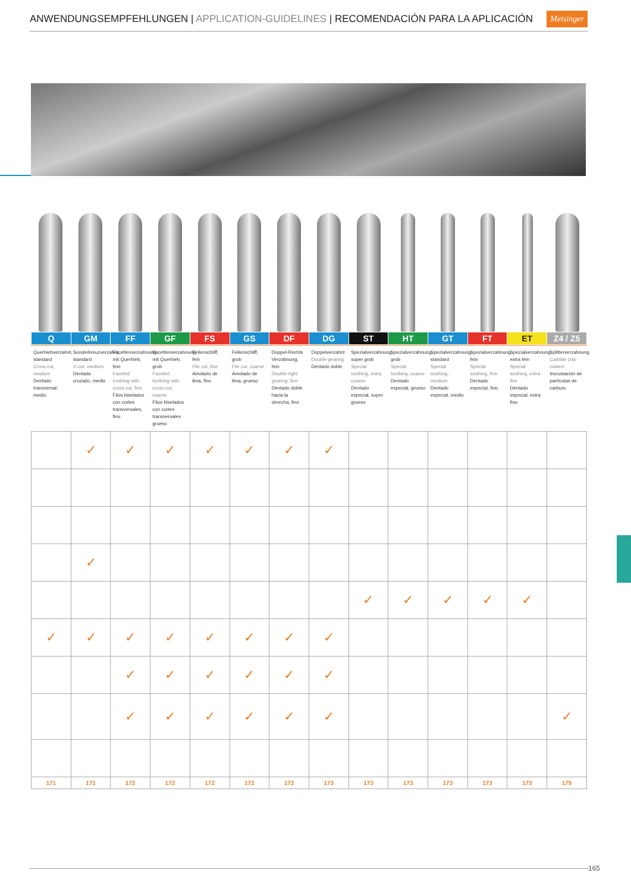ANWENDUNGSEMPFEHLUNGEN | APPLICATION-GUIDELINES | RECOMENDACIÓN PARA LA APLICACIÓN
Meisinger
| Q | GM | FF | GF | FS | GS | DF | DG | ST | HT | GT | FT | ET | Z4 / Z5 |
| Querhiebverzahnt, standard Cross cut, medium Dentado transversal, medio | Sonderkreuzverzahnt, standard X-cut, medium Dentado cruzado, medio | Facettenverzahnung mit Querhieb, fein Faceted toothing with cross cut, fine Filos biselados con cortes transversales, fino | Facettenverzahnung mit Querhieb, grob Faceted toothing with cross cut, coarse Filos biselados con cortes transversales grueso | Feilenschliff, fein File cut, fine Amolado de lima, fino | Feilenschliff, grob File cut, coarse Amolado de lima, grueso | Doppel-Rechts Verzahnung, fein Double-right gearing, fine Dentado doble hacia la derecha, fino | Doppelverzahnt Double-gearing Dentado doble | Spezialverzahnung, super grob Special toothing, extra coarse Dentado especial, super grueso | Spezialverzahnung, grob Special toothing, coarse Dentado especial, grueso | Spezialverzahnung, standard Special toothing, medium Dentado especial, medio | Spezialverzahnung, fein Special toothing, fine Dentado especial, fino | Spezialverzahnung, extra fein Special toothing, extra fine Dentado especial, extra fino | Splitterverzahnung Carbide chip coated Incrustación de partículas de carburo |
| | ✓ | ✓ | ✓ | ✓ | ✓ | ✓ | ✓ | | | | | | |
| | ✓ | | | | | | | | | | | | |
| | | | | | | | | ✓ | ✓ | ✓ | ✓ | ✓ | |
| ✓ | ✓ | ✓ | ✓ | ✓ | ✓ | ✓ | ✓ | | | | | | |
| | | ✓ | ✓ | ✓ | ✓ | ✓ | ✓ | | | | | | |
| | | ✓ | ✓ | ✓ | ✓ | ✓ | ✓ | | | | | | ✓ |
| 171 | 171 | 172 | 172 | 172 | 172 | 172 | 173 | 173 | 173 | 173 | 173 | 173 | 175 |
165